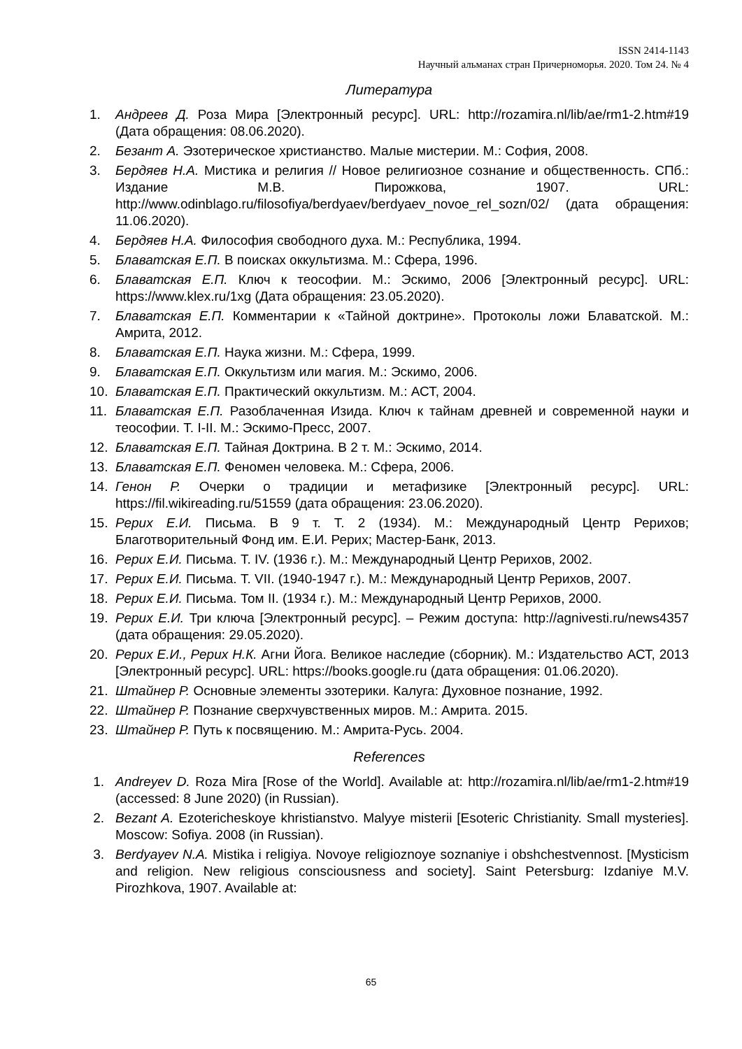ISSN 2414-1143
Научный альманах стран Причерноморья. 2020. Том 24. № 4
Литература
1. Андреев Д. Роза Мира [Электронный ресурс]. URL: http://rozamira.nl/lib/ae/rm1-2.htm#19 (Дата обращения: 08.06.2020).
2. Безант А. Эзотерическое христианство. Малые мистерии. М.: София, 2008.
3. Бердяев Н.А. Мистика и религия // Новое религиозное сознание и общественность. СПб.: Издание М.В. Пирожкова, 1907. URL: http://www.odinblago.ru/filosofiya/berdyaev/berdyaev_novoe_rel_sozn/02/ (дата обращения: 11.06.2020).
4. Бердяев Н.А. Философия свободного духа. М.: Республика, 1994.
5. Блаватская Е.П. В поисках оккультизма. М.: Сфера, 1996.
6. Блаватская Е.П. Ключ к теософии. М.: Эскимо, 2006 [Электронный ресурс]. URL: https://www.klex.ru/1xg (Дата обращения: 23.05.2020).
7. Блаватская Е.П. Комментарии к «Тайной доктрине». Протоколы ложи Блаватской. М.: Амрита, 2012.
8. Блаватская Е.П. Наука жизни. М.: Сфера, 1999.
9. Блаватская Е.П. Оккультизм или магия. М.: Эскимо, 2006.
10. Блаватская Е.П. Практический оккультизм. М.: АСТ, 2004.
11. Блаватская Е.П. Разоблаченная Изида. Ключ к тайнам древней и современной науки и теософии. Т. I-II. М.: Эскимо-Пресс, 2007.
12. Блаватская Е.П. Тайная Доктрина. В 2 т. М.: Эскимо, 2014.
13. Блаватская Е.П. Феномен человека. М.: Сфера, 2006.
14. Генон Р. Очерки о традиции и метафизике [Электронный ресурс]. URL: https://fil.wikireading.ru/51559 (дата обращения: 23.06.2020).
15. Рерих Е.И. Письма. В 9 т. Т. 2 (1934). М.: Международный Центр Рерихов; Благотворительный Фонд им. Е.И. Рерих; Мастер-Банк, 2013.
16. Рерих Е.И. Письма. Т. IV. (1936 г.). М.: Международный Центр Рерихов, 2002.
17. Рерих Е.И. Письма. Т. VII. (1940-1947 г.). М.: Международный Центр Рерихов, 2007.
18. Рерих Е.И. Письма. Том II. (1934 г.). М.: Международный Центр Рерихов, 2000.
19. Рерих Е.И. Три ключа [Электронный ресурс]. – Режим доступа: http://agnivesti.ru/news4357 (дата обращения: 29.05.2020).
20. Рерих Е.И., Рерих Н.К. Агни Йога. Великое наследие (сборник). М.: Издательство АСТ, 2013 [Электронный ресурс]. URL: https://books.google.ru (дата обращения: 01.06.2020).
21. Штайнер Р. Основные элементы эзотерики. Калуга: Духовное познание, 1992.
22. Штайнер Р. Познание сверхчувственных миров. М.: Амрита. 2015.
23. Штайнер Р. Путь к посвящению. М.: Амрита-Русь. 2004.
References
1. Andreyev D. Roza Mira [Rose of the World]. Available at: http://rozamira.nl/lib/ae/rm1-2.htm#19 (accessed: 8 June 2020) (in Russian).
2. Bezant A. Ezotericheskoye khristianstvo. Malyye misterii [Esoteric Christianity. Small mysteries]. Moscow: Sofiya. 2008 (in Russian).
3. Berdyayev N.A. Mistika i religiya. Novoye religioznoye soznaniye i obshchestvennost. [Mysticism and religion. New religious consciousness and society]. Saint Petersburg: Izdaniye M.V. Pirozhkova, 1907. Available at:
65